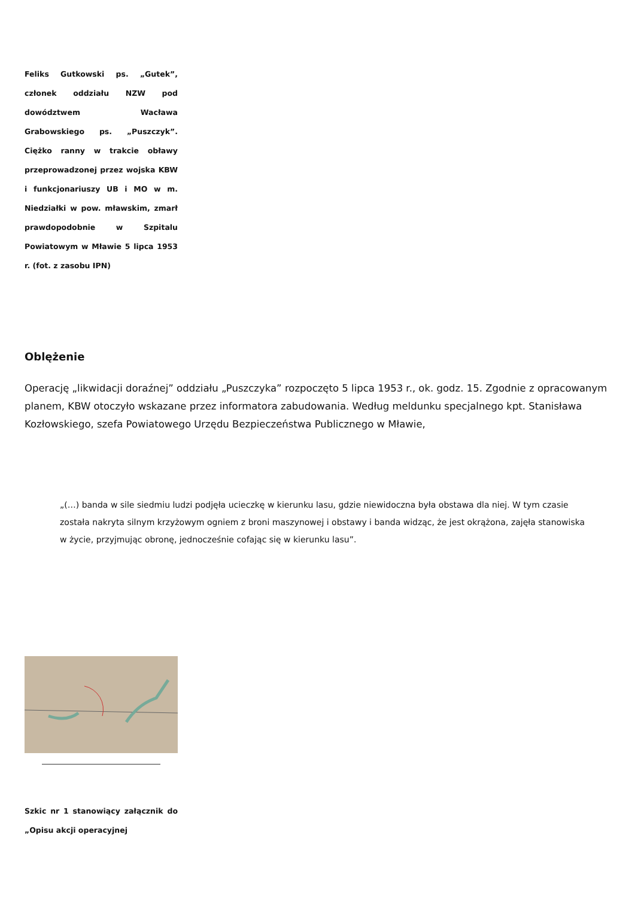Feliks Gutkowski ps. „Gutek”, członek oddziału NZW pod dowództwem Wacława Grabowskiego ps. „Puszczyk”. Ciężko ranny w trakcie obławy przeprowadzonej przez wojska KBW i funkcjonariuszy UB i MO w m. Niedziałki w pow. mławskim, zmarł prawdopodobnie w Szpitalu Powiatowym w Mławie 5 lipca 1953 r. (fot. z zasobu IPN)
Oblężenie
Operację „likwidacji doraźnej” oddziału „Puszczyka” rozpoczęto 5 lipca 1953 r., ok. godz. 15. Zgodnie z opracowanym planem, KBW otoczyło wskazane przez informatora zabudowania. Według meldunku specjalnego kpt. Stanisława Kozłowskiego, szefa Powiatowego Urzędu Bezpieczeństwa Publicznego w Mławie,
„(…) banda w sile siedmiu ludzi podjęła ucieczkę w kierunku lasu, gdzie niewidoczna była obstawa dla niej. W tym czasie została nakryta silnym krzyżowym ogniem z broni maszynowej i obstawy i banda widząc, że jest okrążona, zajęła stanowiska w życie, przyjmując obronę, jednocześnie cofając się w kierunku lasu”.
Szkic nr 1 stanowiący załącznik do „Opisu akcji operacyjnej